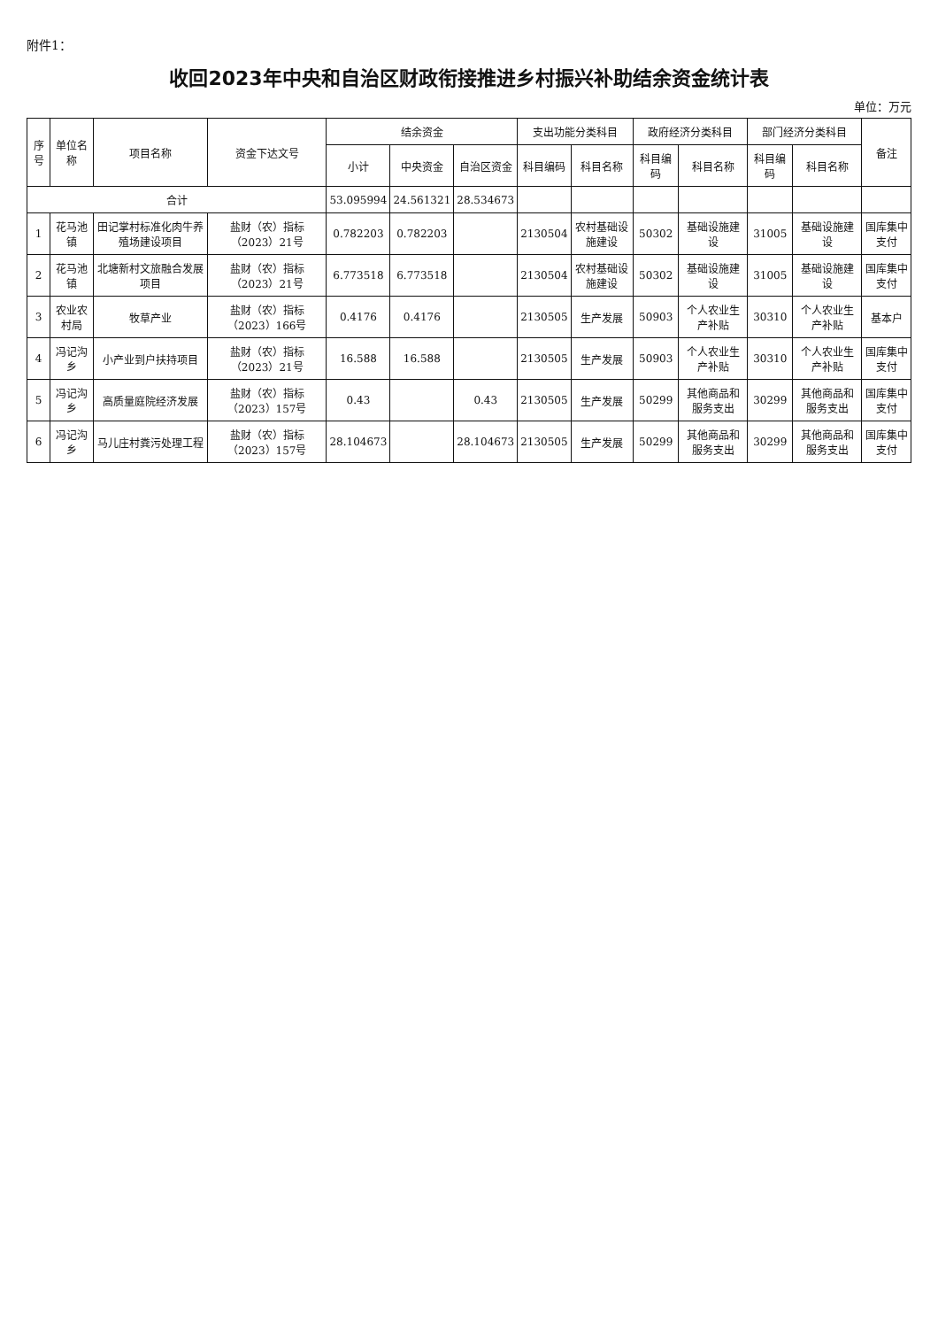附件1：
收回2023年中央和自治区财政衔接推进乡村振兴补助结余资金统计表
单位：万元
| 序号 | 单位名称 | 项目名称 | 资金下达文号 | 结余资金 | | | 支出功能分类科目 | | 政府经济分类科目 | | 部门经济分类科目 | | 备注 |
| --- | --- | --- | --- | --- | --- | --- | --- | --- | --- | --- | --- | --- | --- |
| | | | | 小计 | 中央资金 | 自治区资金 | 科目编码 | 科目名称 | 科目编码 | 科目名称 | 科目编码 | 科目名称 | |
| 合计 | | | | 53.095994 | 24.561321 | 28.534673 | | | | | | | |
| 1 | 花马池镇 | 田记掌村标准化肉牛养殖场建设项目 | 盐财（农）指标（2023）21号 | 0.782203 | 0.782203 | | 2130504 | 农村基础设施建设 | 50302 | 基础设施建设 | 31005 | 基础设施建设 | 国库集中支付 |
| 2 | 花马池镇 | 北塘新村文旅融合发展项目 | 盐财（农）指标（2023）21号 | 6.773518 | 6.773518 | | 2130504 | 农村基础设施建设 | 50302 | 基础设施建设 | 31005 | 基础设施建设 | 国库集中支付 |
| 3 | 农业农村局 | 牧草产业 | 盐财（农）指标（2023）166号 | 0.4176 | 0.4176 | | 2130505 | 生产发展 | 50903 | 个人农业生产补贴 | 30310 | 个人农业生产补贴 | 基本户 |
| 4 | 冯记沟乡 | 小产业到户扶持项目 | 盐财（农）指标（2023）21号 | 16.588 | 16.588 | | 2130505 | 生产发展 | 50903 | 个人农业生产补贴 | 30310 | 个人农业生产补贴 | 国库集中支付 |
| 5 | 冯记沟乡 | 高质量庭院经济发展 | 盐财（农）指标（2023）157号 | 0.43 | | 0.43 | 2130505 | 生产发展 | 50299 | 其他商品和服务支出 | 30299 | 其他商品和服务支出 | 国库集中支付 |
| 6 | 冯记沟乡 | 马儿庄村粪污处理工程 | 盐财（农）指标（2023）157号 | 28.104673 | | 28.104673 | 2130505 | 生产发展 | 50299 | 其他商品和服务支出 | 30299 | 其他商品和服务支出 | 国库集中支付 |